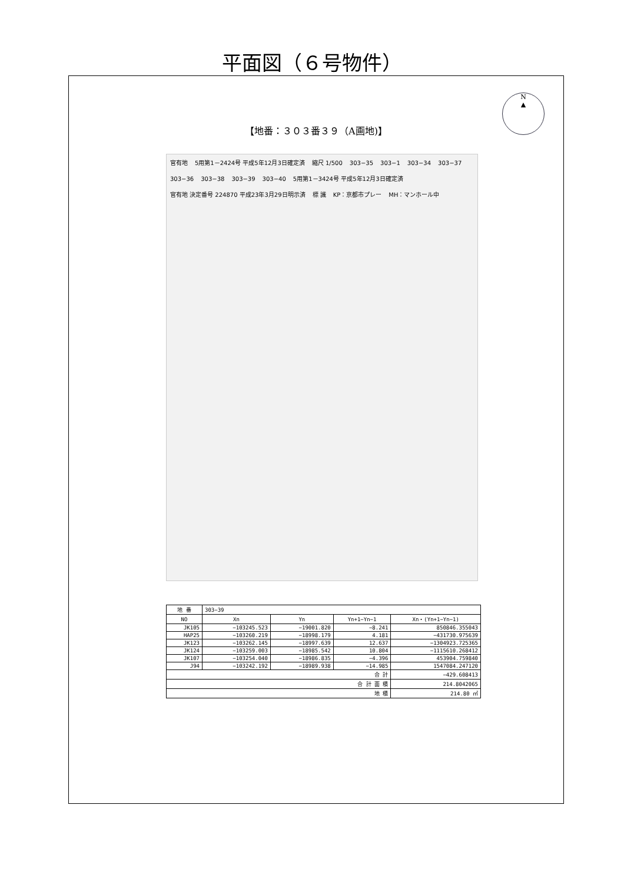平面図（６号物件）
N
▲
【地番：３０３番３９（A画地)】
官有地 5用第1－2424号 平成5年12月3日確定済 縮尺 1/500 303−35 303−1 303−34 303−37 303−36 303−38 303−39 303−40 5用第1－3424号 平成5年12月3日確定済 官有地 決定番号 224870 平成23年3月29日明示済 標 識 KP：京都市プレー MH：マンホール中
| 地 番 | 303−39 | | | |
| --- | --- | --- | --- | --- |
| NO | Xn | Yn | Yn+1−Yn−1 | Xn・(Yn+1−Yn−1) |
| JK105 | −103245.523 | −19001.820 | −8.241 | 850846.355043 |
| HAP25 | −103260.219 | −18998.179 | 4.181 | −431730.975639 |
| JK123 | −103262.145 | −18997.639 | 12.637 | −1304923.725365 |
| JK124 | −103259.003 | −18985.542 | 10.804 | −1115610.268412 |
| JK107 | −103254.040 | −18986.835 | −4.396 | 453904.759840 |
| J94 | −103242.192 | −18989.938 | −14.985 | 1547084.247120 |
| 合 計 | | | | −429.608413 |
| 合 計 面 積 | | | | 214.8042065 |
| 地 積 | | | | 214.80 ㎡ |